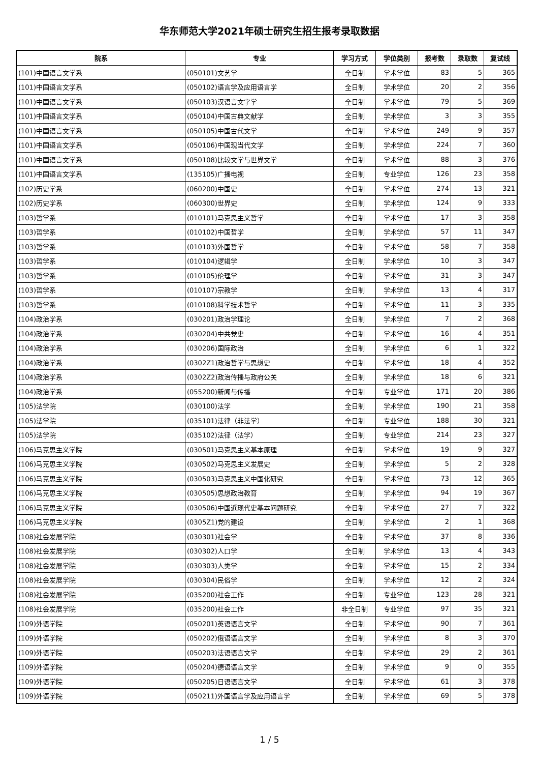华东师范大学2021年硕士研究生招生报考录取数据
| 院系 | 专业 | 学习方式 | 学位类别 | 报考数 | 录取数 | 复试线 |
| --- | --- | --- | --- | --- | --- | --- |
| (101)中国语言文学系 | (050101)文艺学 | 全日制 | 学术学位 | 83 | 5 | 365 |
| (101)中国语言文学系 | (050102)语言学及应用语言学 | 全日制 | 学术学位 | 20 | 2 | 356 |
| (101)中国语言文学系 | (050103)汉语言文字学 | 全日制 | 学术学位 | 79 | 5 | 369 |
| (101)中国语言文学系 | (050104)中国古典文献学 | 全日制 | 学术学位 | 3 | 3 | 355 |
| (101)中国语言文学系 | (050105)中国古代文学 | 全日制 | 学术学位 | 249 | 9 | 357 |
| (101)中国语言文学系 | (050106)中国现当代文学 | 全日制 | 学术学位 | 224 | 7 | 360 |
| (101)中国语言文学系 | (050108)比较文学与世界文学 | 全日制 | 学术学位 | 88 | 3 | 376 |
| (101)中国语言文学系 | (135105)广播电视 | 全日制 | 专业学位 | 126 | 23 | 358 |
| (102)历史学系 | (060200)中国史 | 全日制 | 学术学位 | 274 | 13 | 321 |
| (102)历史学系 | (060300)世界史 | 全日制 | 学术学位 | 124 | 9 | 333 |
| (103)哲学系 | (010101)马克思主义哲学 | 全日制 | 学术学位 | 17 | 3 | 358 |
| (103)哲学系 | (010102)中国哲学 | 全日制 | 学术学位 | 57 | 11 | 347 |
| (103)哲学系 | (010103)外国哲学 | 全日制 | 学术学位 | 58 | 7 | 358 |
| (103)哲学系 | (010104)逻辑学 | 全日制 | 学术学位 | 10 | 3 | 347 |
| (103)哲学系 | (010105)伦理学 | 全日制 | 学术学位 | 31 | 3 | 347 |
| (103)哲学系 | (010107)宗教学 | 全日制 | 学术学位 | 13 | 4 | 317 |
| (103)哲学系 | (010108)科学技术哲学 | 全日制 | 学术学位 | 11 | 3 | 335 |
| (104)政治学系 | (030201)政治学理论 | 全日制 | 学术学位 | 7 | 2 | 368 |
| (104)政治学系 | (030204)中共党史 | 全日制 | 学术学位 | 16 | 4 | 351 |
| (104)政治学系 | (030206)国际政治 | 全日制 | 学术学位 | 6 | 1 | 322 |
| (104)政治学系 | (0302Z1)政治哲学与思想史 | 全日制 | 学术学位 | 18 | 4 | 352 |
| (104)政治学系 | (0302Z2)政治传播与政府公关 | 全日制 | 学术学位 | 18 | 6 | 321 |
| (104)政治学系 | (055200)新闻与传播 | 全日制 | 专业学位 | 171 | 20 | 386 |
| (105)法学院 | (030100)法学 | 全日制 | 学术学位 | 190 | 21 | 358 |
| (105)法学院 | (035101)法律（非法学） | 全日制 | 专业学位 | 188 | 30 | 321 |
| (105)法学院 | (035102)法律（法学） | 全日制 | 专业学位 | 214 | 23 | 327 |
| (106)马克思主义学院 | (030501)马克思主义基本原理 | 全日制 | 学术学位 | 19 | 9 | 327 |
| (106)马克思主义学院 | (030502)马克思主义发展史 | 全日制 | 学术学位 | 5 | 2 | 328 |
| (106)马克思主义学院 | (030503)马克思主义中国化研究 | 全日制 | 学术学位 | 73 | 12 | 365 |
| (106)马克思主义学院 | (030505)思想政治教育 | 全日制 | 学术学位 | 94 | 19 | 367 |
| (106)马克思主义学院 | (030506)中国近现代史基本问题研究 | 全日制 | 学术学位 | 27 | 7 | 322 |
| (106)马克思主义学院 | (0305Z1)党的建设 | 全日制 | 学术学位 | 2 | 1 | 368 |
| (108)社会发展学院 | (030301)社会学 | 全日制 | 学术学位 | 37 | 8 | 336 |
| (108)社会发展学院 | (030302)人口学 | 全日制 | 学术学位 | 13 | 4 | 343 |
| (108)社会发展学院 | (030303)人类学 | 全日制 | 学术学位 | 15 | 2 | 334 |
| (108)社会发展学院 | (030304)民俗学 | 全日制 | 学术学位 | 12 | 2 | 324 |
| (108)社会发展学院 | (035200)社会工作 | 全日制 | 专业学位 | 123 | 28 | 321 |
| (108)社会发展学院 | (035200)社会工作 | 非全日制 | 专业学位 | 97 | 35 | 321 |
| (109)外语学院 | (050201)英语语言文学 | 全日制 | 学术学位 | 90 | 7 | 361 |
| (109)外语学院 | (050202)俄语语言文学 | 全日制 | 学术学位 | 8 | 3 | 370 |
| (109)外语学院 | (050203)法语语言文学 | 全日制 | 学术学位 | 29 | 2 | 361 |
| (109)外语学院 | (050204)德语语言文学 | 全日制 | 学术学位 | 9 | 0 | 355 |
| (109)外语学院 | (050205)日语语言文学 | 全日制 | 学术学位 | 61 | 3 | 378 |
| (109)外语学院 | (050211)外国语言学及应用语言学 | 全日制 | 学术学位 | 69 | 5 | 378 |
1 / 5